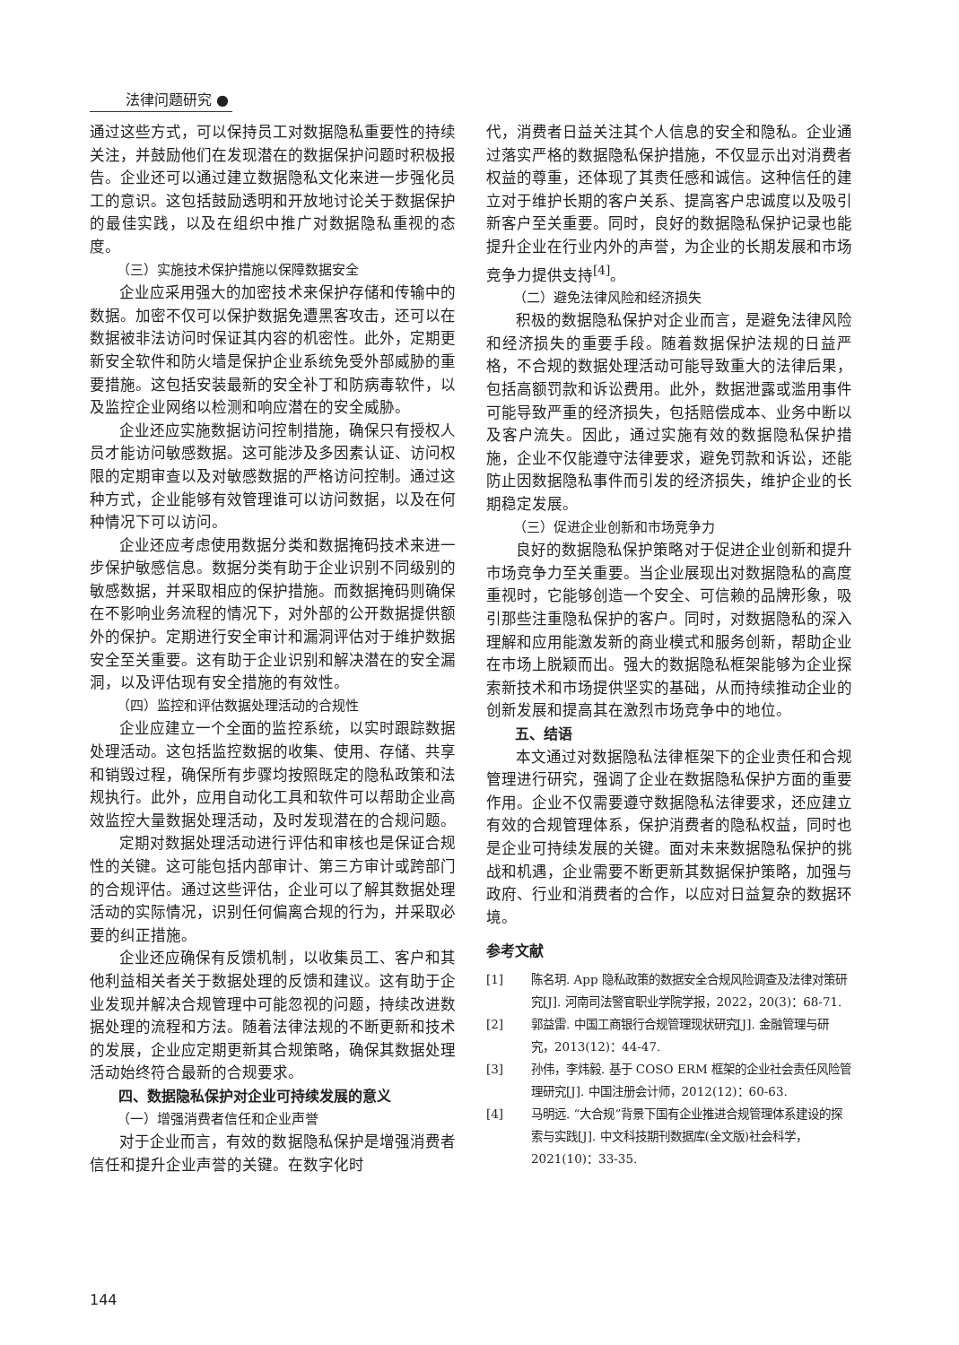法律问题研究 ●
通过这些方式，可以保持员工对数据隐私重要性的持续关注，并鼓励他们在发现潜在的数据保护问题时积极报告。企业还可以通过建立数据隐私文化来进一步强化员工的意识。这包括鼓励透明和开放地讨论关于数据保护的最佳实践，以及在组织中推广对数据隐私重视的态度。
（三）实施技术保护措施以保障数据安全
企业应采用强大的加密技术来保护存储和传输中的数据。加密不仅可以保护数据免遭黑客攻击，还可以在数据被非法访问时保证其内容的机密性。此外，定期更新安全软件和防火墙是保护企业系统免受外部威胁的重要措施。这包括安装最新的安全补丁和防病毒软件，以及监控企业网络以检测和响应潜在的安全威胁。
企业还应实施数据访问控制措施，确保只有授权人员才能访问敏感数据。这可能涉及多因素认证、访问权限的定期审查以及对敏感数据的严格访问控制。通过这种方式，企业能够有效管理谁可以访问数据，以及在何种情况下可以访问。
企业还应考虑使用数据分类和数据掩码技术来进一步保护敏感信息。数据分类有助于企业识别不同级别的敏感数据，并采取相应的保护措施。而数据掩码则确保在不影响业务流程的情况下，对外部的公开数据提供额外的保护。定期进行安全审计和漏洞评估对于维护数据安全至关重要。这有助于企业识别和解决潜在的安全漏洞，以及评估现有安全措施的有效性。
（四）监控和评估数据处理活动的合规性
企业应建立一个全面的监控系统，以实时跟踪数据处理活动。这包括监控数据的收集、使用、存储、共享和销毁过程，确保所有步骤均按照既定的隐私政策和法规执行。此外，应用自动化工具和软件可以帮助企业高效监控大量数据处理活动，及时发现潜在的合规问题。
定期对数据处理活动进行评估和审核也是保证合规性的关键。这可能包括内部审计、第三方审计或跨部门的合规评估。通过这些评估，企业可以了解其数据处理活动的实际情况，识别任何偏离合规的行为，并采取必要的纠正措施。
企业还应确保有反馈机制，以收集员工、客户和其他利益相关者关于数据处理的反馈和建议。这有助于企业发现并解决合规管理中可能忽视的问题，持续改进数据处理的流程和方法。随着法律法规的不断更新和技术的发展，企业应定期更新其合规策略，确保其数据处理活动始终符合最新的合规要求。
四、数据隐私保护对企业可持续发展的意义
（一）增强消费者信任和企业声誉
对于企业而言，有效的数据隐私保护是增强消费者信任和提升企业声誉的关键。在数字化时
代，消费者日益关注其个人信息的安全和隐私。企业通过落实严格的数据隐私保护措施，不仅显示出对消费者权益的尊重，还体现了其责任感和诚信。这种信任的建立对于维护长期的客户关系、提高客户忠诚度以及吸引新客户至关重要。同时，良好的数据隐私保护记录也能提升企业在行业内外的声誉，为企业的长期发展和市场竞争力提供支持<sup>[4]</sup>。
（二）避免法律风险和经济损失
积极的数据隐私保护对企业而言，是避免法律风险和经济损失的重要手段。随着数据保护法规的日益严格，不合规的数据处理活动可能导致重大的法律后果，包括高额罚款和诉讼费用。此外，数据泄露或滥用事件可能导致严重的经济损失，包括赔偿成本、业务中断以及客户流失。因此，通过实施有效的数据隐私保护措施，企业不仅能遵守法律要求，避免罚款和诉讼，还能防止因数据隐私事件而引发的经济损失，维护企业的长期稳定发展。
（三）促进企业创新和市场竞争力
良好的数据隐私保护策略对于促进企业创新和提升市场竞争力至关重要。当企业展现出对数据隐私的高度重视时，它能够创造一个安全、可信赖的品牌形象，吸引那些注重隐私保护的客户。同时，对数据隐私的深入理解和应用能激发新的商业模式和服务创新，帮助企业在市场上脱颖而出。强大的数据隐私框架能够为企业探索新技术和市场提供坚实的基础，从而持续推动企业的创新发展和提高其在激烈市场竞争中的地位。
五、结语
本文通过对数据隐私法律框架下的企业责任和合规管理进行研究，强调了企业在数据隐私保护方面的重要作用。企业不仅需要遵守数据隐私法律要求，还应建立有效的合规管理体系，保护消费者的隐私权益，同时也是企业可持续发展的关键。面对未来数据隐私保护的挑战和机遇，企业需要不断更新其数据保护策略，加强与政府、行业和消费者的合作，以应对日益复杂的数据环境。
参考文献
[1] 陈名玥. App 隐私政策的数据安全合规风险调查及法律对策研究[J]. 河南司法警官职业学院学报，2022，20(3)：68-71.
[2] 郭益雷. 中国工商银行合规管理现状研究[J]. 金融管理与研究，2013(12)：44-47.
[3] 孙伟，李炜毅. 基于 COSO ERM 框架的企业社会责任风险管理研究[J]. 中国注册会计师，2012(12)：60-63.
[4] 马明远. “大合规”背景下国有企业推进合规管理体系建设的探索与实践[J]. 中文科技期刊数据库(全文版)社会科学，2021(10)：33-35.
144